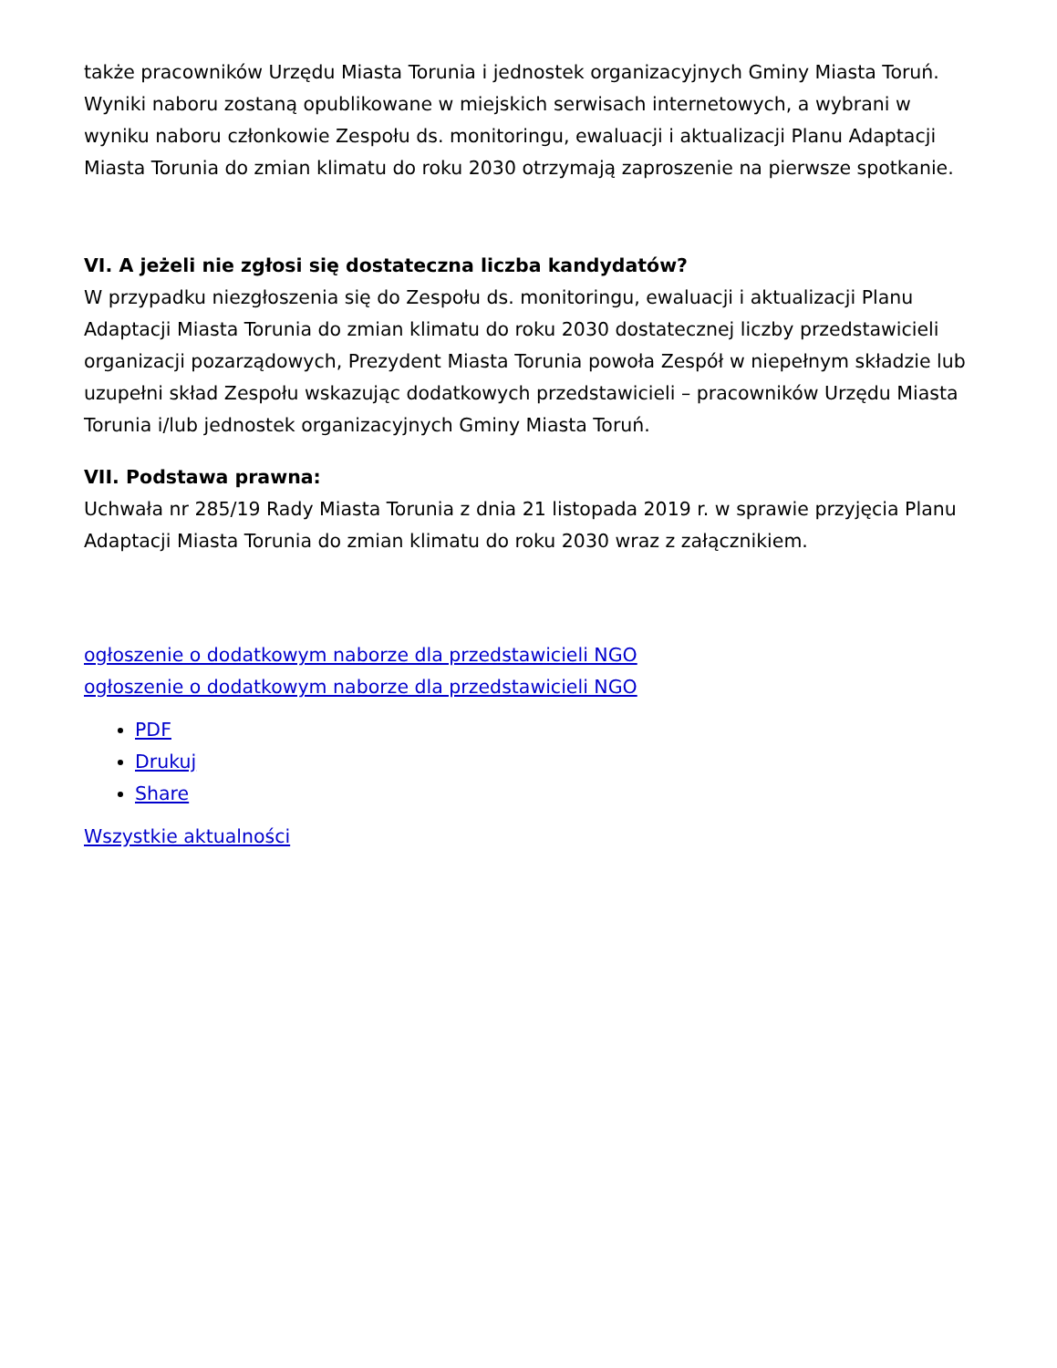także pracowników Urzędu Miasta Torunia i jednostek organizacyjnych Gminy Miasta Toruń.
Wyniki naboru zostaną opublikowane w miejskich serwisach internetowych, a wybrani w wyniku naboru członkowie Zespołu ds. monitoringu, ewaluacji i aktualizacji Planu Adaptacji Miasta Torunia do zmian klimatu do roku 2030 otrzymają zaproszenie na pierwsze spotkanie.
VI. A jeżeli nie zgłosi się dostateczna liczba kandydatów?
W przypadku niezgłoszenia się do Zespołu ds. monitoringu, ewaluacji i aktualizacji Planu Adaptacji Miasta Torunia do zmian klimatu do roku 2030 dostatecznej liczby przedstawicieli organizacji pozarządowych, Prezydent Miasta Torunia powoła Zespół w niepełnym składzie lub uzupełni skład Zespołu wskazując dodatkowych przedstawicieli – pracowników Urzędu Miasta Torunia i/lub jednostek organizacyjnych Gminy Miasta Toruń.
VII. Podstawa prawna:
Uchwała nr 285/19 Rady Miasta Torunia z dnia 21 listopada 2019 r. w sprawie przyjęcia Planu Adaptacji Miasta Torunia do zmian klimatu do roku 2030 wraz z załącznikiem.
ogłoszenie o dodatkowym naborze dla przedstawicieli NGO
ogłoszenie o dodatkowym naborze dla przedstawicieli NGO
PDF
Drukuj
Share
Wszystkie aktualności